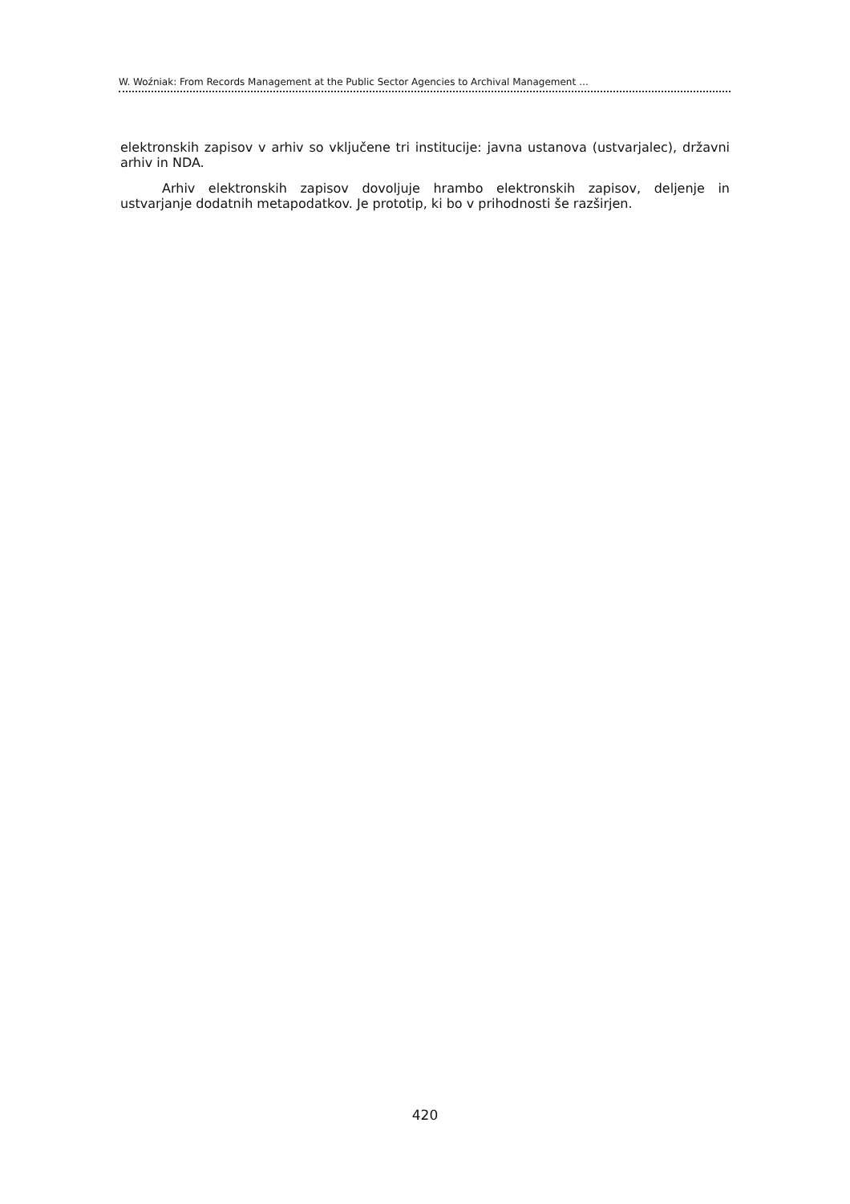W. Woźniak: From Records Management at the Public Sector Agencies to Archival Management …
elektronskih zapisov v arhiv so vključene tri institucije: javna ustanova (ustvarjalec), državni arhiv in NDA.
Arhiv elektronskih zapisov dovoljuje hrambo elektronskih zapisov, deljenje in ustvarjanje dodatnih metapodatkov. Je prototip, ki bo v prihodnosti še razširjen.
420